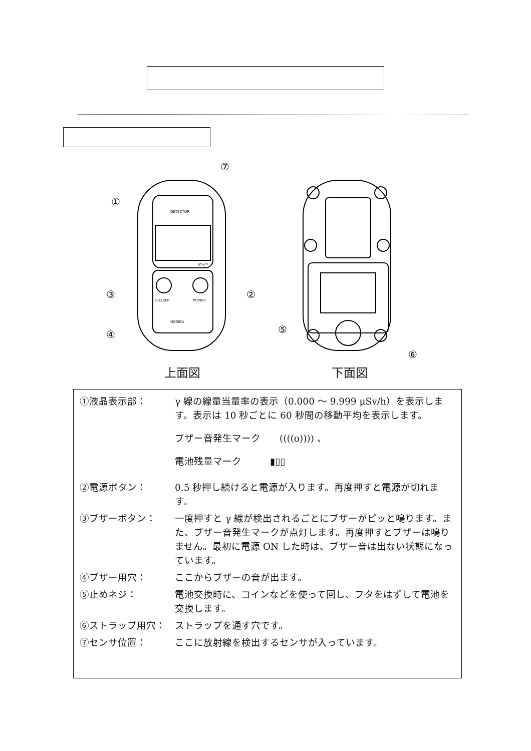⑦
①
③
②
④
⑤
⑥
DETECTOR
BUZZER
POWER
HORIBA
µSv/h
上面図 下面図
①液晶表示部： γ 線の線量当量率の表示（0.000 ～ 9.999 μSv/h）を表示します。表示は 10 秒ごとに 60 秒間の移動平均を表示します。
ブザー音発生マーク　　((((o)))) 、
電池残量マーク　　　▮▯▯
②電源ボタン： 0.5 秒押し続けると電源が入ります。再度押すと電源が切れます。
③ブザーボタン： 一度押すと γ 線が検出されるごとにブザーがピッと鳴ります。また、ブザー音発生マークが点灯します。再度押すとブザーは鳴りません。最初に電源 ON した時は、ブザー音は出ない状態になっています。
④ブザー用穴： ここからブザーの音が出ます。
⑤止めネジ： 電池交換時に、コインなどを使って回し、フタをはずして電池を交換します。
⑥ストラップ用穴： ストラップを通す穴です。
⑦センサ位置： ここに放射線を検出するセンサが入っています。